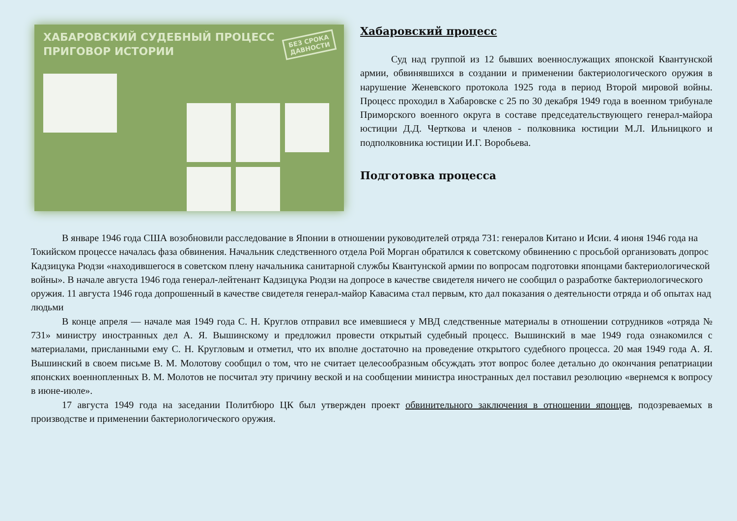ХАБАРОВСКИЙ СУДЕБНЫЙ ПРОЦЕСС
ПРИГОВОР ИСТОРИИ
БЕЗ СРОКА
ДАВНОСТИ
Хабаровский процесс
Суд над группой из 12 бывших военнослужащих японской Квантунской армии, обвинявшихся в создании и применении бактериологического оружия в нарушение Женевского протокола 1925 года в период Второй мировой войны. Процесс проходил в Хабаровске с 25 по 30 декабря 1949 года в военном трибунале Приморского военного округа в составе председательствующего генерал-майора юстиции Д.Д. Черткова и членов - полковника юстиции М.Л. Ильницкого и подполковника юстиции И.Г. Воробьева.
Подготовка процесса
В январе 1946 года США возобновили расследование в Японии в отношении руководителей отряда 731: генералов Китано и Исии. 4 июня 1946 года на Токийском процессе началась фаза обвинения. Начальник следственного отдела Рой Морган обратился к советскому обвинению с просьбой организовать допрос Кадзицука Рюдзи «находившегося в советском плену начальника санитарной службы Квантунской армии по вопросам подготовки японцами бактериологической войны». В начале августа 1946 года генерал-лейтенант Кадзицука Рюдзи на допросе в качестве свидетеля ничего не сообщил о разработке бактериологического оружия. 11 августа 1946 года допрошенный в качестве свидетеля генерал-майор Кавасима стал первым, кто дал показания о деятельности отряда и об опытах над людьми
В конце апреля — начале мая 1949 года С. Н. Круглов отправил все имевшиеся у МВД следственные материалы в отношении сотрудников «отряда № 731» министру иностранных дел А. Я. Вышинскому и предложил провести открытый судебный процесс. Вышинский в мае 1949 года ознакомился с материалами, присланными ему С. Н. Кругловым и отметил, что их вполне достаточно на проведение открытого судебного процесса. 20 мая 1949 года А. Я. Вышинский в своем письме В. М. Молотову сообщил о том, что не считает целесообразным обсуждать этот вопрос более детально до окончания репатриации японских военнопленных В. М. Молотов не посчитал эту причину веской и на сообщении министра иностранных дел поставил резолюцию «вернемся к вопросу в июне-июле».
17 августа 1949 года на заседании Политбюро ЦК был утвержден проект обвинительного заключения в отношении японцев, подозреваемых в производстве и применении бактериологического оружия.